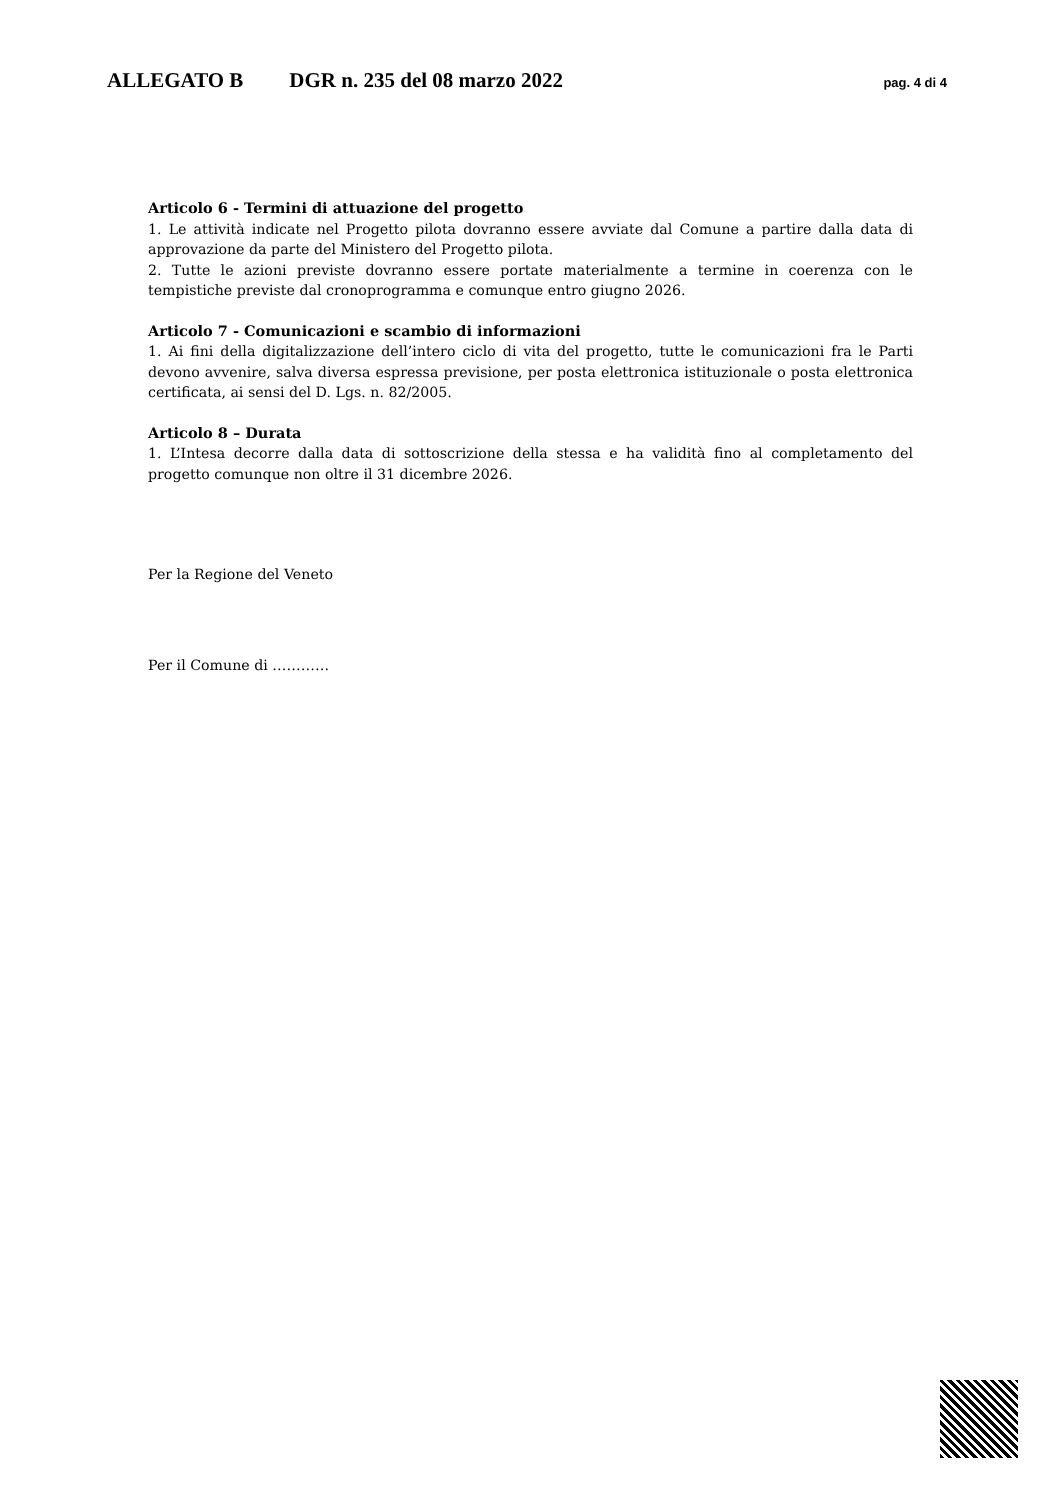ALLEGATO B DGR n. 235 del 08 marzo 2022 pag. 4 di 4
Articolo 6 - Termini di attuazione del progetto
1. Le attività indicate nel Progetto pilota dovranno essere avviate dal Comune a partire dalla data di approvazione da parte del Ministero del Progetto pilota.
2. Tutte le azioni previste dovranno essere portate materialmente a termine in coerenza con le tempistiche previste dal cronoprogramma e comunque entro giugno 2026.
Articolo 7 - Comunicazioni e scambio di informazioni
1. Ai fini della digitalizzazione dell’intero ciclo di vita del progetto, tutte le comunicazioni fra le Parti devono avvenire, salva diversa espressa previsione, per posta elettronica istituzionale o posta elettronica certificata, ai sensi del D. Lgs. n. 82/2005.
Articolo 8 – Durata
1. L’Intesa decorre dalla data di sottoscrizione della stessa e ha validità fino al completamento del progetto comunque non oltre il 31 dicembre 2026.
Per la Regione del Veneto
Per il Comune di …………